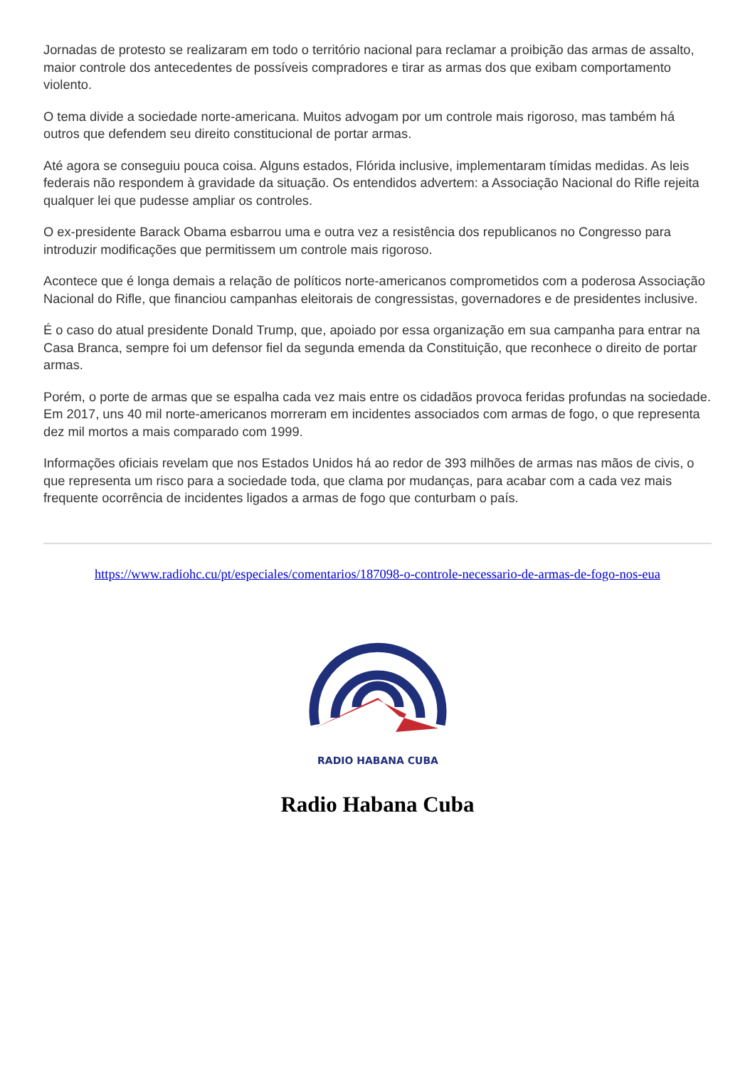Jornadas de protesto se realizaram em todo o território nacional para reclamar a proibição das armas de assalto, maior controle dos antecedentes de possíveis compradores e tirar as armas dos que exibam comportamento violento.
O tema divide a sociedade norte-americana. Muitos advogam por um controle mais rigoroso, mas também há outros que defendem seu direito constitucional de portar armas.
Até agora se conseguiu pouca coisa. Alguns estados, Flórida inclusive, implementaram tímidas medidas. As leis federais não respondem à gravidade da situação. Os entendidos advertem: a Associação Nacional do Rifle rejeita qualquer lei que pudesse ampliar os controles.
O ex-presidente Barack Obama esbarrou uma e outra vez a resistência dos republicanos no Congresso para introduzir modificações que permitissem um controle mais rigoroso.
Acontece que é longa demais a relação de políticos norte-americanos comprometidos com a poderosa Associação Nacional do Rifle, que financiou campanhas eleitorais de congressistas, governadores e de presidentes inclusive.
É o caso do atual presidente Donald Trump, que, apoiado por essa organização em sua campanha para entrar na Casa Branca, sempre foi um defensor fiel da segunda emenda da Constituição, que reconhece o direito de portar armas.
Porém, o porte de armas que se espalha cada vez mais entre os cidadãos provoca feridas profundas na sociedade. Em 2017, uns 40 mil norte-americanos morreram em incidentes associados com armas de fogo, o que representa dez mil mortos a mais comparado com 1999.
Informações oficiais revelam que nos Estados Unidos há ao redor de 393 milhões de armas nas mãos de civis, o que representa um risco para a sociedade toda, que clama por mudanças, para acabar com a cada vez mais frequente ocorrência de incidentes ligados a armas de fogo que conturbam o país.
https://www.radiohc.cu/pt/especiales/comentarios/187098-o-controle-necessario-de-armas-de-fogo-nos-eua
RADIO HABANA CUBA
Radio Habana Cuba